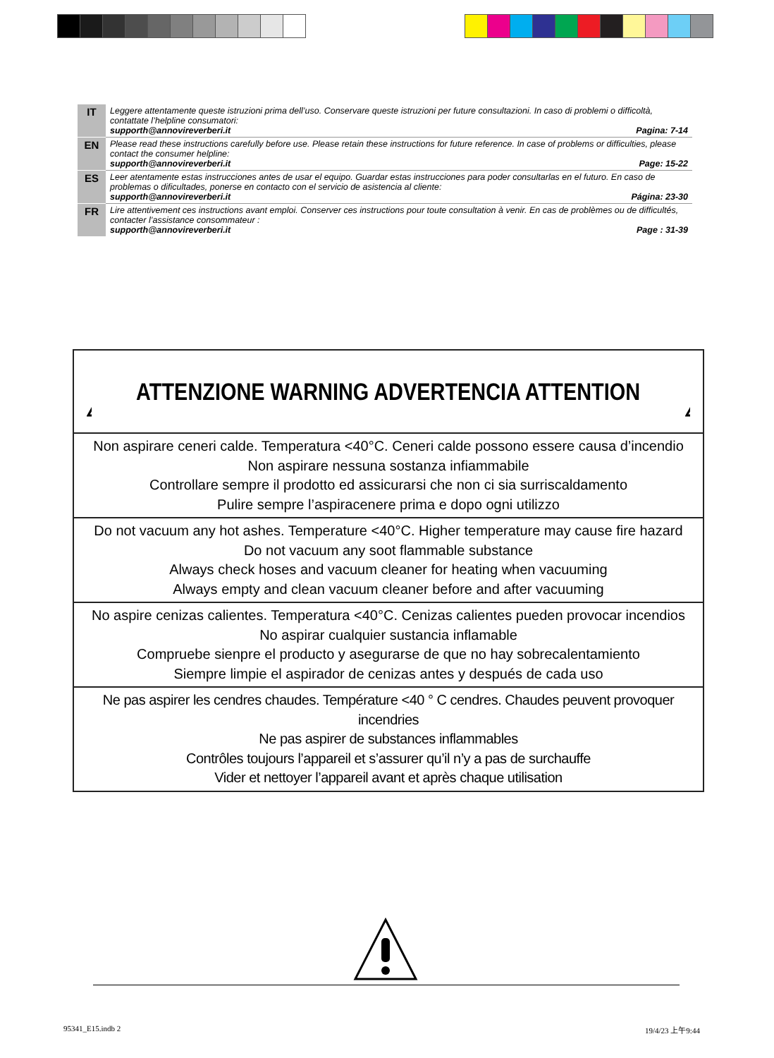| IT | Leggere attentamente queste istruzioni prima dell’uso. Conservare queste istruzioni per future consultazioni. In caso di problemi o difficoltà, contattate l’helpline consumatori: supporth@annovireverberi.it Pagina: 7-14 |
| EN | Please read these instructions carefully before use. Please retain these instructions for future reference. In case of problems or difficulties, please contact the consumer helpline: supporth@annovireverberi.it Page: 15-22 |
| ES | Leer atentamente estas instrucciones antes de usar el equipo. Guardar estas instrucciones para poder consultarlas en el futuro. En caso de problemas o dificultades, ponerse en contacto con el servicio de asistencia al cliente: supporth@annovireverberi.it Página: 23-30 |
| FR | Lire attentivement ces instructions avant emploi. Conserver ces instructions pour toute consultation à venir. En cas de problèmes ou de difficultés, contacter l’assistance consommateur : supporth@annovireverberi.it Page : 31-39 |
ATTENZIONE WARNING ADVERTENCIA ATTENTION
Non aspirare ceneri calde. Temperatura <40°C. Ceneri calde possono essere causa d’incendio
Non aspirare nessuna sostanza infiammabile
Controllare sempre il prodotto ed assicurarsi che non ci sia surriscaldamento
Pulire sempre l’aspiracenere prima e dopo ogni utilizzo
Do not vacuum any hot ashes. Temperature <40°C. Higher temperature may cause fire hazard
Do not vacuum any soot flammable substance
Always check hoses and vacuum cleaner for heating when vacuuming
Always empty and clean vacuum cleaner before and after vacuuming
No aspire cenizas calientes. Temperatura <40°C. Cenizas calientes pueden provocar incendios
No aspirar cualquier sustancia inflamable
Compruebe sienpre el producto y asegurarse de que no hay sobrecalentamiento
Siempre limpie el aspirador de cenizas antes y después de cada uso
Ne pas aspirer les cendres chaudes. Température <40 ° C cendres. Chaudes peuvent provoquer incendries
Ne pas aspirer de substances inflammables
Contrôles toujours l’appareil et s’assurer qu’il n’y a pas de surchauffe
Vider et nettoyer l’appareil avant et après chaque utilisation
95341_E15.indb 2 19/4/23 上午9:44